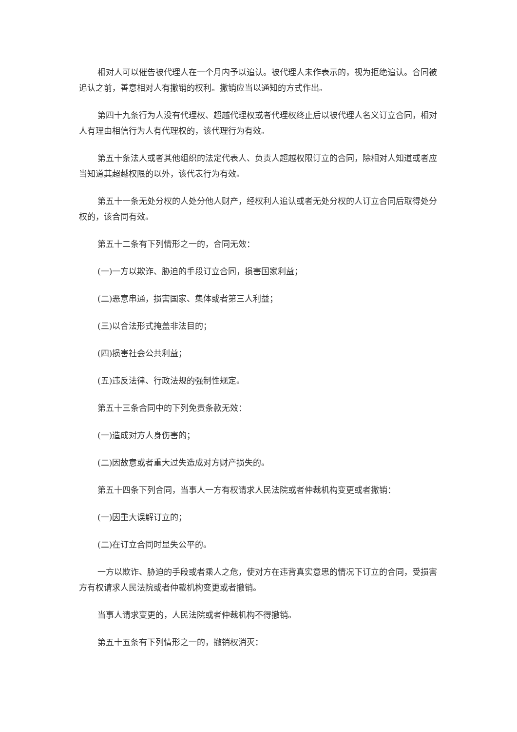相对人可以催告被代理人在一个月内予以追认。被代理人未作表示的，视为拒绝追认。合同被追认之前，善意相对人有撤销的权利。撤销应当以通知的方式作出。
第四十九条行为人没有代理权、超越代理权或者代理权终止后以被代理人名义订立合同，相对人有理由相信行为人有代理权的，该代理行为有效。
第五十条法人或者其他组织的法定代表人、负责人超越权限订立的合同，除相对人知道或者应当知道其超越权限的以外，该代表行为有效。
第五十一条无处分权的人处分他人财产，经权利人追认或者无处分权的人订立合同后取得处分权的，该合同有效。
第五十二条有下列情形之一的，合同无效：
(一)一方以欺诈、胁迫的手段订立合同，损害国家利益；
(二)恶意串通，损害国家、集体或者第三人利益；
(三)以合法形式掩盖非法目的；
(四)损害社会公共利益；
(五)违反法律、行政法规的强制性规定。
第五十三条合同中的下列免责条款无效：
(一)造成对方人身伤害的；
(二)因故意或者重大过失造成对方财产损失的。
第五十四条下列合同，当事人一方有权请求人民法院或者仲裁机构变更或者撤销：
(一)因重大误解订立的；
(二)在订立合同时显失公平的。
一方以欺诈、胁迫的手段或者乘人之危，使对方在违背真实意思的情况下订立的合同，受损害方有权请求人民法院或者仲裁机构变更或者撤销。
当事人请求变更的，人民法院或者仲裁机构不得撤销。
第五十五条有下列情形之一的，撤销权消灭：